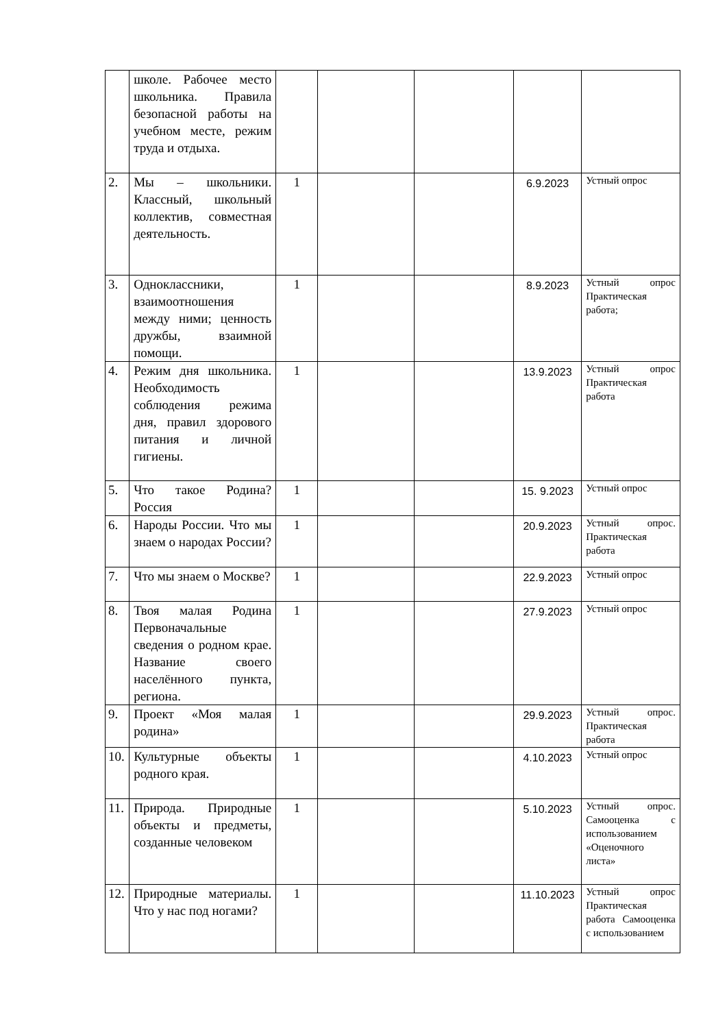| | школе. Рабочее место школьника. Правила безопасной работы на учебном месте, режим труда и отдыха. | | | | | |
| 2. | Мы – школьники. Классный, школьный коллектив, совместная деятельность. | 1 | | | 6.9.2023 | Устный опрос |
| 3. | Одноклассники, взаимоотношения между ними; ценность дружбы, взаимной помощи. | 1 | | | 8.9.2023 | Устный опрос Практическая работа; |
| 4. | Режим дня школьника. Необходимость соблюдения режима дня, правил здорового питания и личной гигиены. | 1 | | | 13.9.2023 | Устный опрос Практическая работа |
| 5. | Что такое Родина? Россия | 1 | | | 15. 9.2023 | Устный опрос |
| 6. | Народы России. Что мы знаем о народах России? | 1 | | | 20.9.2023 | Устный опрос. Практическая работа |
| 7. | Что мы знаем о Москве? | 1 | | | 22.9.2023 | Устный опрос |
| 8. | Твоя малая Родина Первоначальные сведения о родном крае. Название своего населённого пункта, региона. | 1 | | | 27.9.2023 | Устный опрос |
| 9. | Проект «Моя малая родина» | 1 | | | 29.9.2023 | Устный опрос. Практическая работа |
| 10. | Культурные объекты родного края. | 1 | | | 4.10.2023 | Устный опрос |
| 11. | Природа. Природные объекты и предметы, созданные человеком | 1 | | | 5.10.2023 | Устный опрос. Самооценка с использованием «Оценочного листа» |
| 12. | Природные материалы. Что у нас под ногами? | 1 | | | 11.10.2023 | Устный опрос Практическая работа Самооценка с использованием |